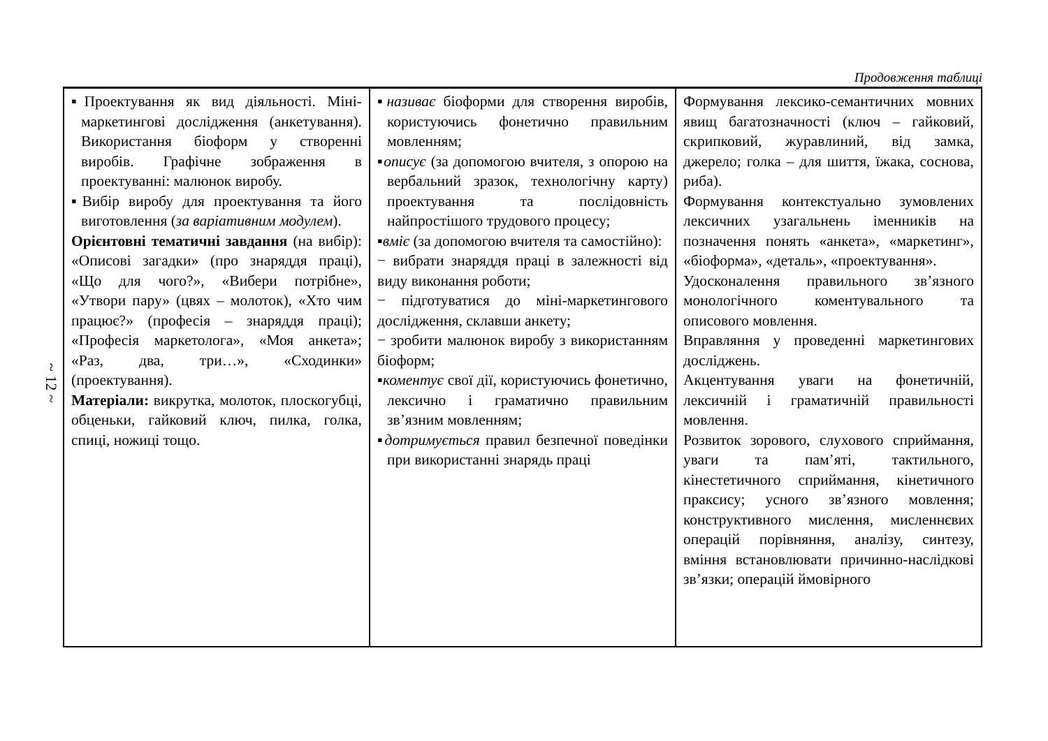~ 12 ~
Продовження таблиці
| ▪Проектування як вид діяльності. Міні-маркетингові дослідження (анкетування). Використання біоформ у створенні виробів. Графічне зображення в проектуванні: малюнок виробу. ▪Вибір виробу для проектування та його виготовлення ( за варіативним модулем ). Орієнтовні тематичні завдання (на вибір): «Описові загадки» (про знаряддя праці), «Що для чого?», «Вибери потрібне», «Утвори пару» (цвях – молоток), «Хто чим працює?» (професія – знаряддя праці); «Професія маркетолога», «Моя анкета»; «Раз, два, три…», «Сходинки» (проектування). Матеріали: викрутка, молоток, плоскогубці, обценьки, гайковий ключ, пилка, голка, спиці, ножиці тощо. | ▪ називає біоформи для створення виробів, користуючись фонетично правильним мовленням; ▪ описує (за допомогою вчителя, з опорою на вербальний зразок, технологічну карту) проектування та послідовність найпростішого трудового процесу; ▪ вміє (за допомогою вчителя та самостійно): − вибрати знаряддя праці в залежності від виду виконання роботи; − підготуватися до міні-маркетингового дослідження, склавши анкету; − зробити малюнок виробу з використанням біоформ; ▪ коментує свої дії, користуючись фонетично, лексично і граматично правильним зв’язним мовленням; ▪ дотримується правил безпечної поведінки при використанні знарядь праці | Формування лексико-семантичних мовних явищ багатозначності (ключ – гайковий, скрипковий, журавлиний, від замка, джерело; голка – для шиття, їжака, соснова, риба). Формування контекстуально зумовлених лексичних узагальнень іменників на позначення понять «анкета», «маркетинг», «біоформа», «деталь», «проектування». Удосконалення правильного зв’язного монологічного коментувального та описового мовлення. Вправляння у проведенні маркетингових досліджень. Акцентування уваги на фонетичній, лексичній і граматичній правильності мовлення. Розвиток зорового, слухового сприймання, уваги та пам’яті, тактильного, кінестетичного сприймання, кінетичного праксису; усного зв’язного мовлення; конструктивного мислення, мисленнєвих операцій порівняння, аналізу, синтезу, вміння встановлювати причинно-наслідкові зв’язки; операцій ймовірного |